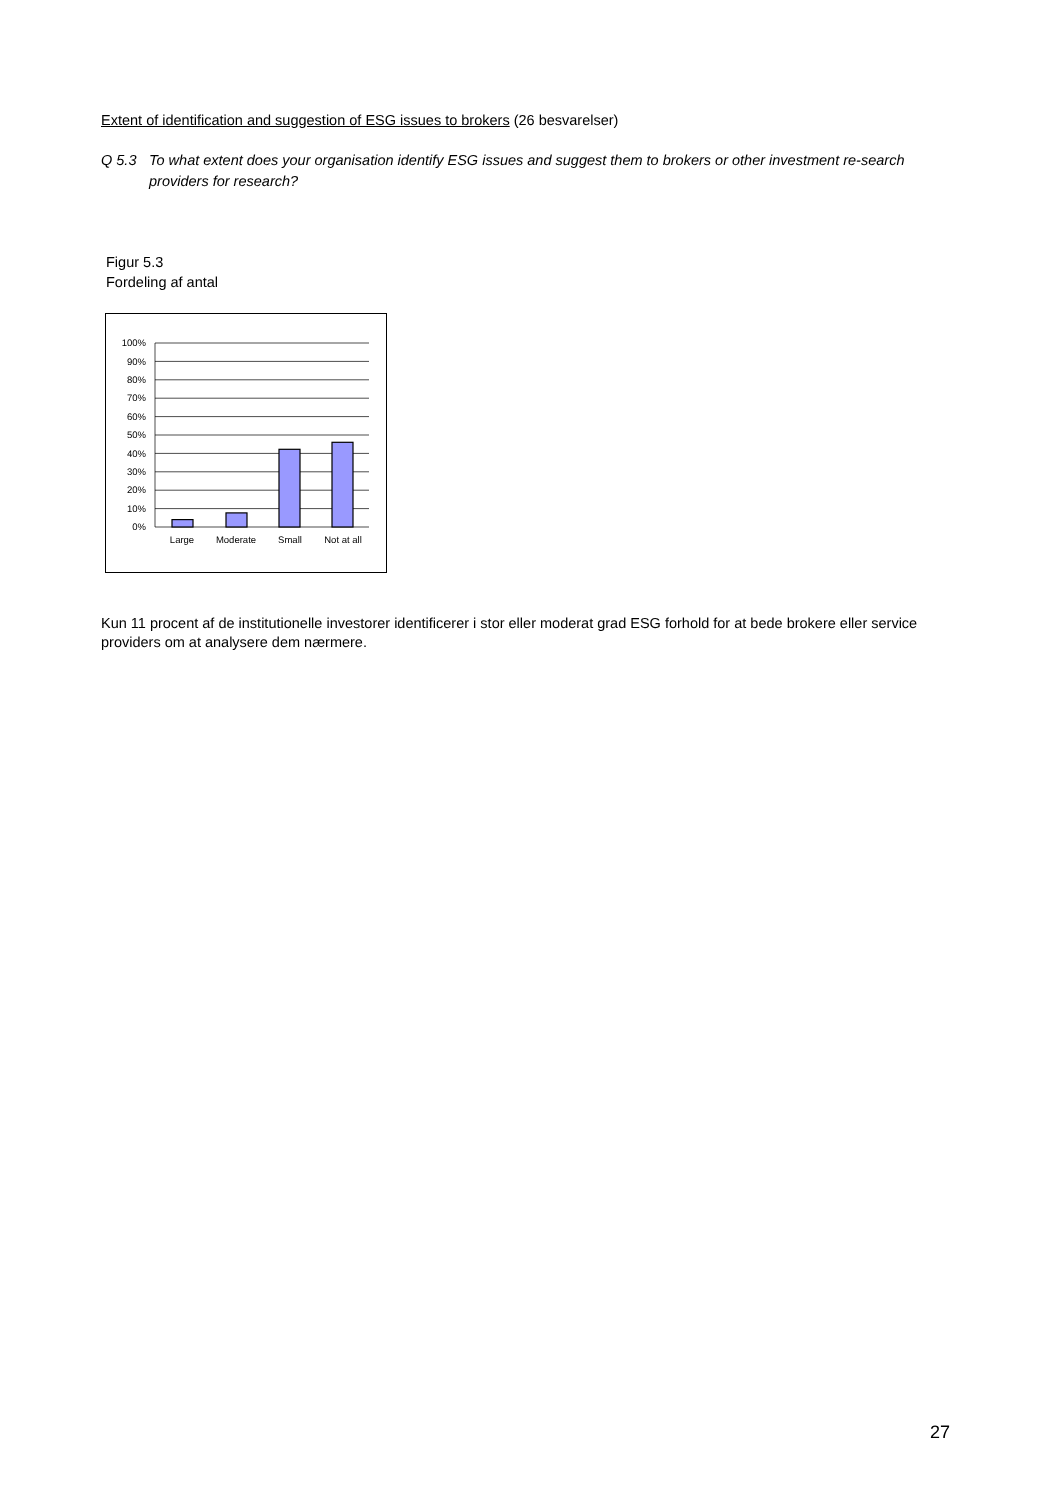Extent of identification and suggestion of ESG issues to brokers (26 besvarelser)
Q 5.3 To what extent does your organisation identify ESG issues and suggest them to brokers or other investment re-search providers for research?
Figur 5.3
Fordeling af antal
100%
90%
80%
70%
60%
50%
40%
30%
20%
10%
0%
Large
Moderate
Small
Not at all
Kun 11 procent af de institutionelle investorer identificerer i stor eller moderat grad ESG forhold for at bede brokere eller service providers om at analysere dem nærmere.
27